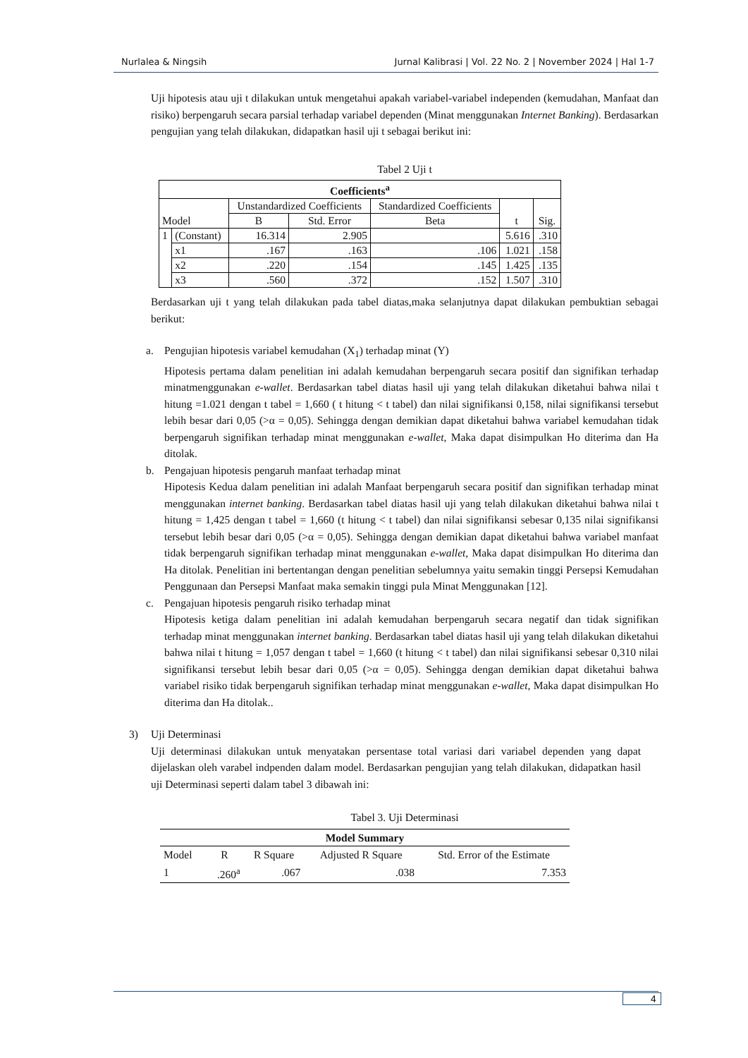Nurlalea & Ningsih Jurnal Kalibrasi | Vol. 22 No. 2 | November 2024 | Hal 1-7
Uji hipotesis atau uji t dilakukan untuk mengetahui apakah variabel-variabel independen (kemudahan, Manfaat dan risiko) berpengaruh secara parsial terhadap variabel dependen (Minat menggunakan Internet Banking). Berdasarkan pengujian yang telah dilakukan, didapatkan hasil uji t sebagai berikut ini:
Tabel 2 Uji t
| Coefficients<sup>a</sup> | | | | | | |
| --- | --- | --- | --- | --- | --- | --- |
| Model | | Unstandardized Coefficients | | Standardized Coefficients | t | Sig. |
| | | B | Std. Error | Beta | | |
| 1 | (Constant) | 16.314 | 2.905 | | 5.616 | .310 |
| | x1 | .167 | .163 | .106 | 1.021 | .158 |
| | x2 | .220 | .154 | .145 | 1.425 | .135 |
| | x3 | .560 | .372 | .152 | 1.507 | .310 |
Berdasarkan uji t yang telah dilakukan pada tabel diatas,maka selanjutnya dapat dilakukan pembuktian sebagai berikut:
a. Pengujian hipotesis variabel kemudahan (X<sub>1</sub>) terhadap minat (Y)
Hipotesis pertama dalam penelitian ini adalah kemudahan berpengaruh secara positif dan signifikan terhadap minatmenggunakan e-wallet. Berdasarkan tabel diatas hasil uji yang telah dilakukan diketahui bahwa nilai t hitung =1.021 dengan t tabel = 1,660 ( t hitung < t tabel) dan nilai signifikansi 0,158, nilai signifikansi tersebut lebih besar dari 0,05 (>α = 0,05). Sehingga dengan demikian dapat diketahui bahwa variabel kemudahan tidak berpengaruh signifikan terhadap minat menggunakan e-wallet, Maka dapat disimpulkan Ho diterima dan Ha ditolak.
b. Pengajuan hipotesis pengaruh manfaat terhadap minat
Hipotesis Kedua dalam penelitian ini adalah Manfaat berpengaruh secara positif dan signifikan terhadap minat menggunakan internet banking. Berdasarkan tabel diatas hasil uji yang telah dilakukan diketahui bahwa nilai t hitung = 1,425 dengan t tabel = 1,660 (t hitung < t tabel) dan nilai signifikansi sebesar 0,135 nilai signifikansi tersebut lebih besar dari 0,05 (>α = 0,05). Sehingga dengan demikian dapat diketahui bahwa variabel manfaat tidak berpengaruh signifikan terhadap minat menggunakan e-wallet, Maka dapat disimpulkan Ho diterima dan Ha ditolak. Penelitian ini bertentangan dengan penelitian sebelumnya yaitu semakin tinggi Persepsi Kemudahan Penggunaan dan Persepsi Manfaat maka semakin tinggi pula Minat Menggunakan [12].
c. Pengajuan hipotesis pengaruh risiko terhadap minat
Hipotesis ketiga dalam penelitian ini adalah kemudahan berpengaruh secara negatif dan tidak signifikan terhadap minat menggunakan internet banking. Berdasarkan tabel diatas hasil uji yang telah dilakukan diketahui bahwa nilai t hitung = 1,057 dengan t tabel = 1,660 (t hitung < t tabel) dan nilai signifikansi sebesar 0,310 nilai signifikansi tersebut lebih besar dari 0,05 (>α = 0,05). Sehingga dengan demikian dapat diketahui bahwa variabel risiko tidak berpengaruh signifikan terhadap minat menggunakan e-wallet, Maka dapat disimpulkan Ho diterima dan Ha ditolak..
3) Uji Determinasi
Uji determinasi dilakukan untuk menyatakan persentase total variasi dari variabel dependen yang dapat dijelaskan oleh varabel indpenden dalam model. Berdasarkan pengujian yang telah dilakukan, didapatkan hasil uji Determinasi seperti dalam tabel 3 dibawah ini:
Tabel 3. Uji Determinasi
| Model Summary | | | | |
| --- | --- | --- | --- | --- |
| Model | R | R Square | Adjusted R Square | Std. Error of the Estimate |
| 1 | .260<sup>a</sup> | .067 | .038 | 7.353 |
4